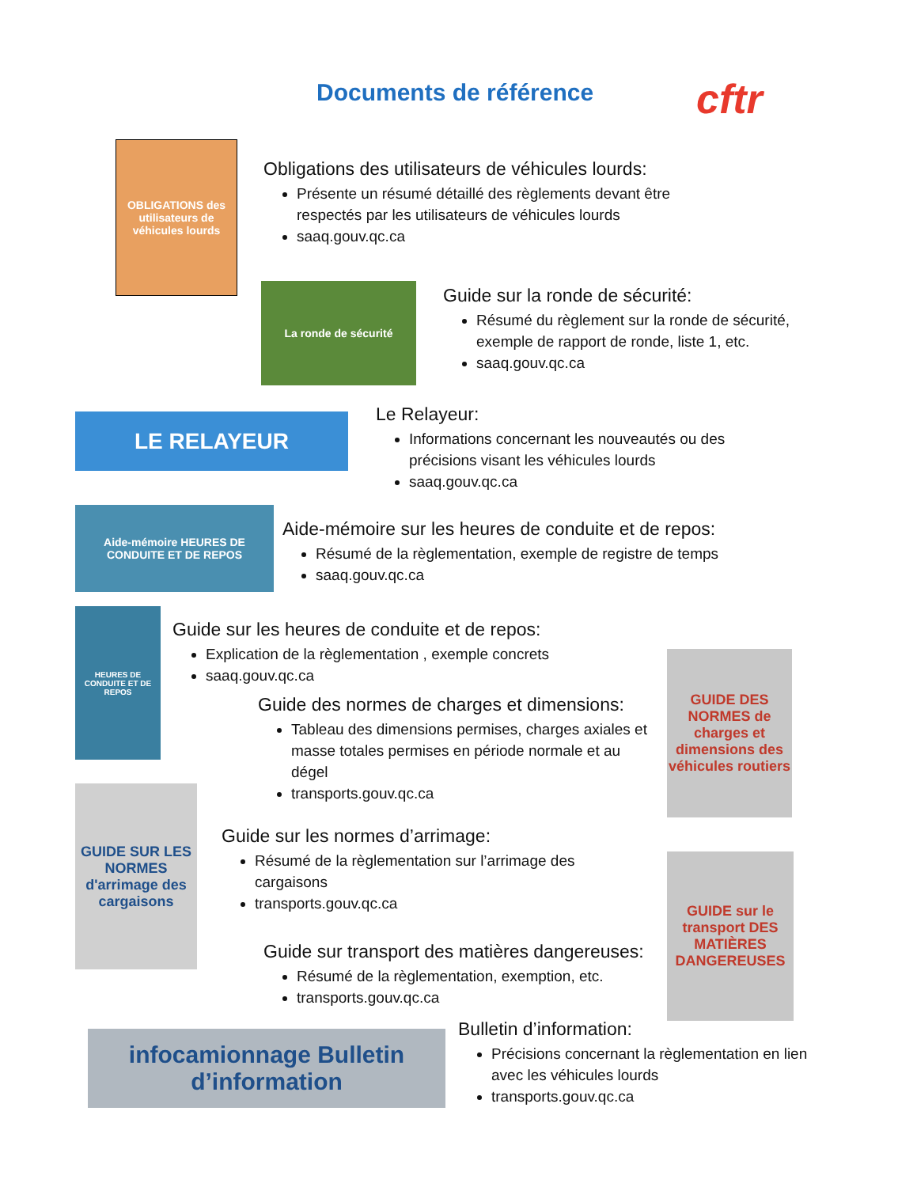Documents de référence cftr
OBLIGATIONS des utilisateurs de véhicules lourds
Obligations des utilisateurs de véhicules lourds:
Présente un résumé détaillé des règlements devant être respectés par les utilisateurs de véhicules lourds
saaq.gouv.qc.ca
La ronde de sécurité
Guide sur la ronde de sécurité:
Résumé du règlement sur la ronde de sécurité, exemple de rapport de ronde, liste 1, etc.
saaq.gouv.qc.ca
LE RELAYEUR
Le Relayeur:
Informations concernant les nouveautés ou des précisions visant les véhicules lourds
saaq.gouv.qc.ca
Aide-mémoire HEURES DE CONDUITE ET DE REPOS
Aide-mémoire sur les heures de conduite et de repos:
Résumé de la règlementation, exemple de registre de temps
saaq.gouv.qc.ca
HEURES DE CONDUITE ET DE REPOS
Guide sur les heures de conduite et de repos:
Explication de la règlementation , exemple concrets
saaq.gouv.qc.ca
Guide des normes de charges et dimensions:
Tableau des dimensions permises, charges axiales et masse totales permises en période normale et au dégel
transports.gouv.qc.ca
GUIDE DES NORMES de charges et dimensions des véhicules routiers
GUIDE SUR LES NORMES d'arrimage des cargaisons
Guide sur les normes d’arrimage:
Résumé de la règlementation sur l’arrimage des cargaisons
transports.gouv.qc.ca
GUIDE sur le transport DES MATIÈRES DANGEREUSES
Guide sur transport des matières dangereuses:
Résumé de la règlementation, exemption, etc.
transports.gouv.qc.ca
infocamionnage Bulletin d’information
Bulletin d’information:
Précisions concernant la règlementation en lien avec les véhicules lourds
transports.gouv.qc.ca